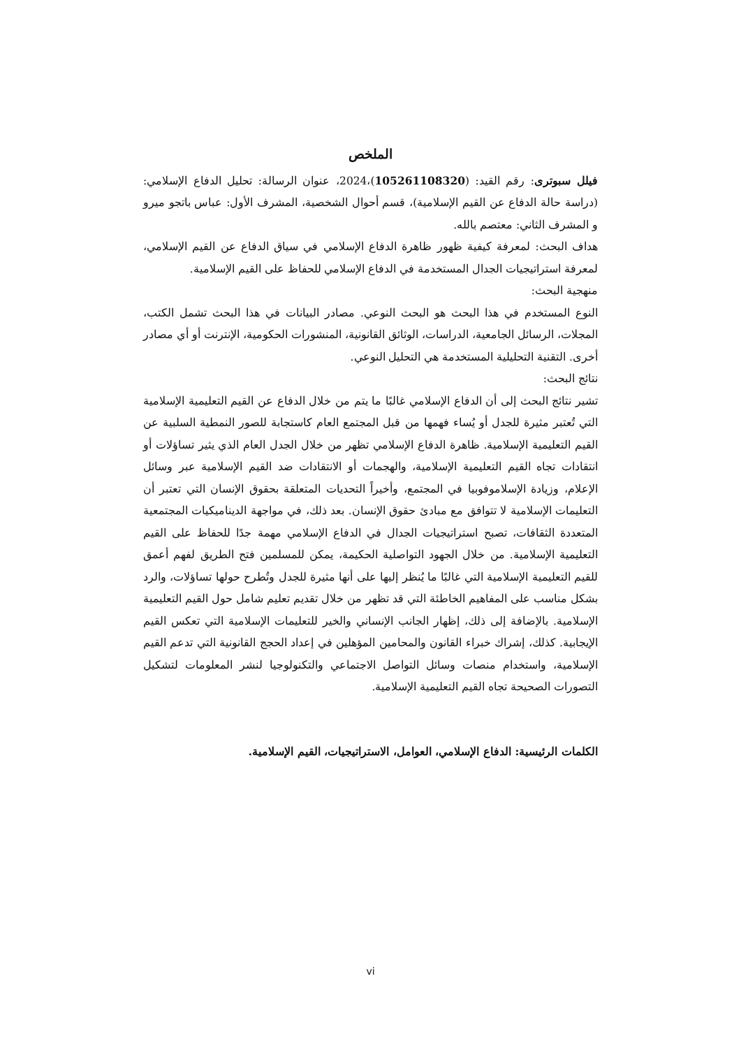الملخص
فيلل سبوترى: رقم القيد: (105261108320)،2024، عنوان الرسالة: تحليل الدفاع الإسلامي: (دراسة حالة الدفاع عن القيم الإسلامية)، قسم أحوال الشخصية، المشرف الأول: عباس باتجو ميرو و المشرف الثاني: معتصم بالله.
هداف البحث: لمعرفة كيفية ظهور ظاهرة الدفاع الإسلامي في سياق الدفاع عن القيم الإسلامي، لمعرفة استراتيجيات الجدال المستخدمة في الدفاع الإسلامي للحفاظ على القيم الإسلامية.
منهجية البحث:
النوع المستخدم في هذا البحث هو البحث النوعي. مصادر البيانات في هذا البحث تشمل الكتب، المجلات، الرسائل الجامعية، الدراسات، الوثائق القانونية، المنشورات الحكومية، الإنترنت أو أي مصادر أخرى. التقنية التحليلية المستخدمة هي التحليل النوعي.
نتائج البحث:
تشير نتائج البحث إلى أن الدفاع الإسلامي غالبًا ما يتم من خلال الدفاع عن القيم التعليمية الإسلامية التي تُعتبر مثيرة للجدل أو يُساء فهمها من قبل المجتمع العام كاستجابة للصور النمطية السلبية عن القيم التعليمية الإسلامية. ظاهرة الدفاع الإسلامي تظهر من خلال الجدل العام الذي يثير تساؤلات أو انتقادات تجاه القيم التعليمية الإسلامية، والهجمات أو الانتقادات ضد القيم الإسلامية عبر وسائل الإعلام، وزيادة الإسلاموفوبيا في المجتمع، وأخيراً التحديات المتعلقة بحقوق الإنسان التي تعتبر أن التعليمات الإسلامية لا تتوافق مع مبادئ حقوق الإنسان. بعد ذلك، في مواجهة الديناميكيات المجتمعية المتعددة الثقافات، تصبح استراتيجيات الجدال في الدفاع الإسلامي مهمة جدًا للحفاظ على القيم التعليمية الإسلامية. من خلال الجهود التواصلية الحكيمة، يمكن للمسلمين فتح الطريق لفهم أعمق للقيم التعليمية الإسلامية التي غالبًا ما يُنظر إليها على أنها مثيرة للجدل وتُطرح حولها تساؤلات، والرد بشكل مناسب على المفاهيم الخاطئة التي قد تظهر من خلال تقديم تعليم شامل حول القيم التعليمية الإسلامية. بالإضافة إلى ذلك، إظهار الجانب الإنساني والخير للتعليمات الإسلامية التي تعكس القيم الإيجابية. كذلك، إشراك خبراء القانون والمحامين المؤهلين في إعداد الحجج القانونية التي تدعم القيم الإسلامية، واستخدام منصات وسائل التواصل الاجتماعي والتكنولوجيا لنشر المعلومات لتشكيل التصورات الصحيحة تجاه القيم التعليمية الإسلامية.
الكلمات الرئيسية: الدفاع الإسلامي، العوامل، الاستراتيجيات، القيم الإسلامية.
vi